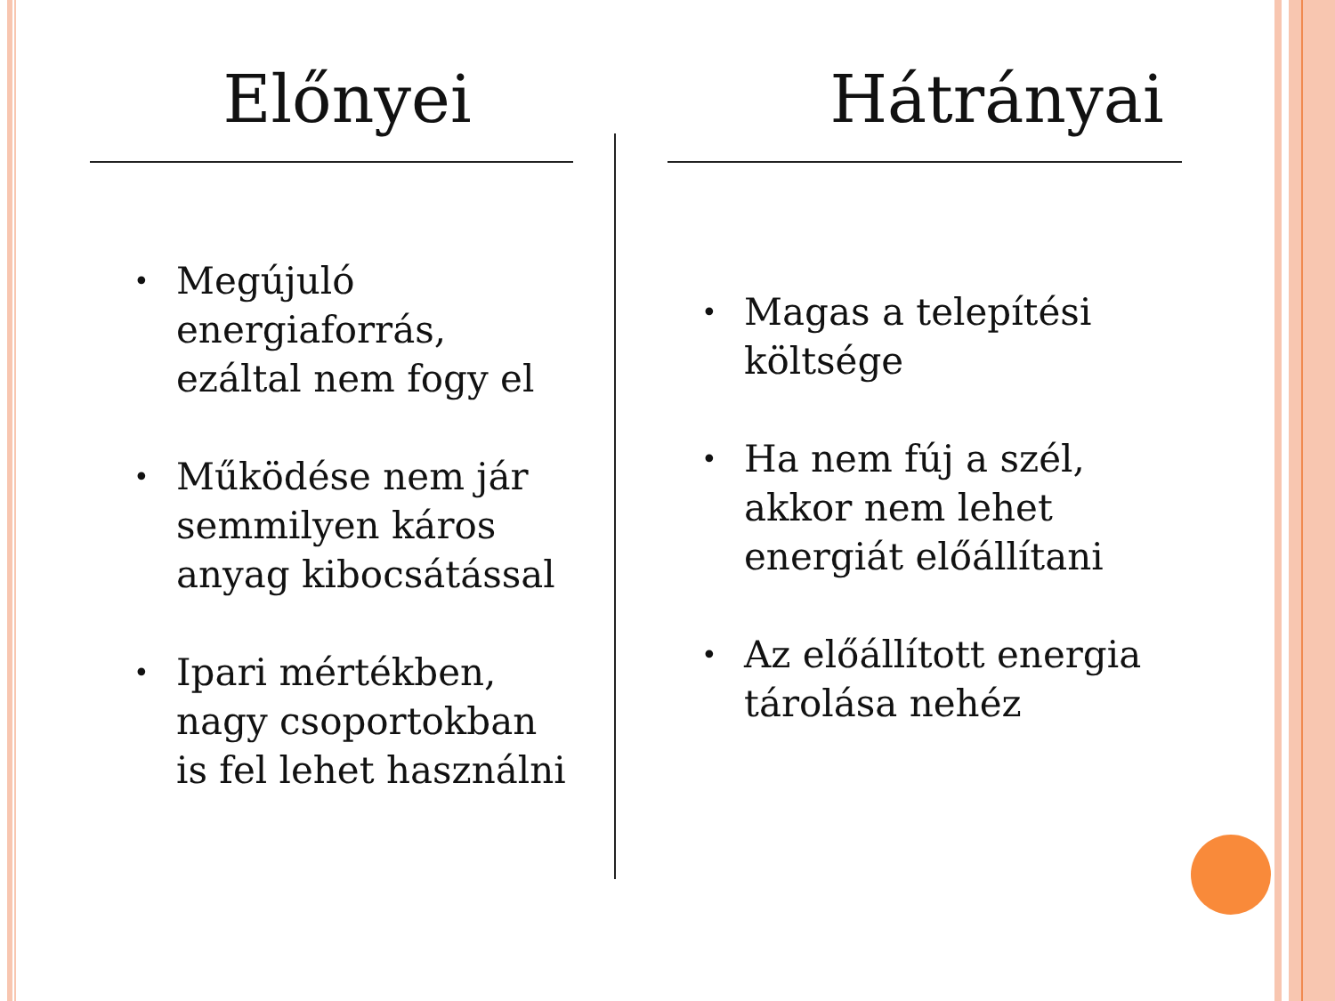Előnyei
• Megújuló energiaforrás, ezáltal nem fogy el
• Működése nem jár semmilyen káros anyag kibocsátással
• Ipari mértékben, nagy csoportokban is fel lehet használni
Hátrányai
• Magas a telepítési költsége
• Ha nem fúj a szél, akkor nem lehet energiát előállítani
• Az előállított energia tárolása nehéz